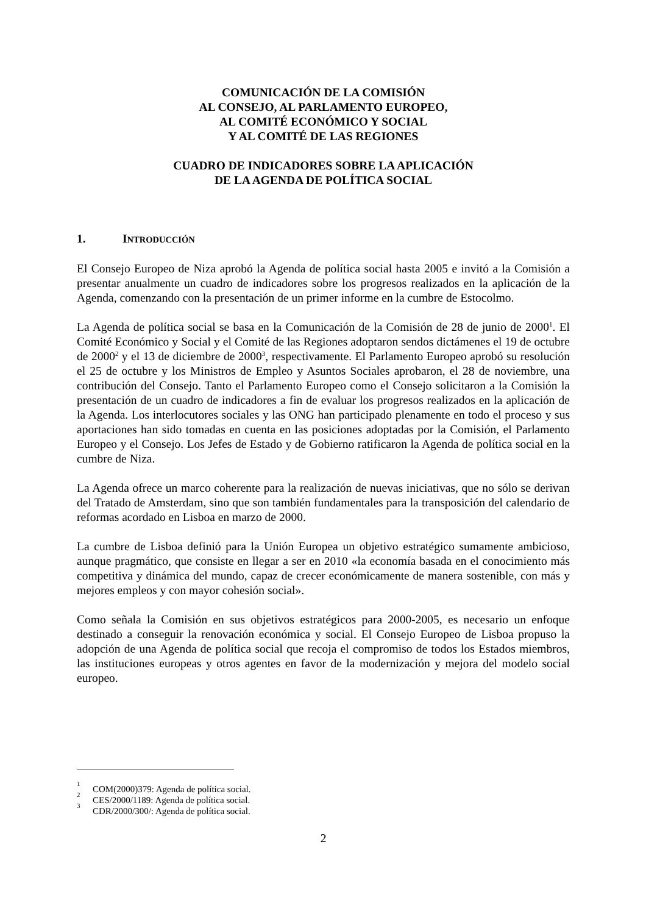COMUNICACIÓN DE LA COMISIÓN
AL CONSEJO, AL PARLAMENTO EUROPEO,
AL COMITÉ ECONÓMICO Y SOCIAL
Y AL COMITÉ DE LAS REGIONES
CUADRO DE INDICADORES SOBRE LA APLICACIÓN
DE LA AGENDA DE POLÍTICA SOCIAL
1. INTRODUCCIÓN
El Consejo Europeo de Niza aprobó la Agenda de política social hasta 2005 e invitó a la Comisión a presentar anualmente un cuadro de indicadores sobre los progresos realizados en la aplicación de la Agenda, comenzando con la presentación de un primer informe en la cumbre de Estocolmo.
La Agenda de política social se basa en la Comunicación de la Comisión de 28 de junio de 2000<sup>1</sup>. El Comité Económico y Social y el Comité de las Regiones adoptaron sendos dictámenes el 19 de octubre de 2000<sup>2</sup> y el 13 de diciembre de 2000<sup>3</sup>, respectivamente. El Parlamento Europeo aprobó su resolución el 25 de octubre y los Ministros de Empleo y Asuntos Sociales aprobaron, el 28 de noviembre, una contribución del Consejo. Tanto el Parlamento Europeo como el Consejo solicitaron a la Comisión la presentación de un cuadro de indicadores a fin de evaluar los progresos realizados en la aplicación de la Agenda. Los interlocutores sociales y las ONG han participado plenamente en todo el proceso y sus aportaciones han sido tomadas en cuenta en las posiciones adoptadas por la Comisión, el Parlamento Europeo y el Consejo. Los Jefes de Estado y de Gobierno ratificaron la Agenda de política social en la cumbre de Niza.
La Agenda ofrece un marco coherente para la realización de nuevas iniciativas, que no sólo se derivan del Tratado de Amsterdam, sino que son también fundamentales para la transposición del calendario de reformas acordado en Lisboa en marzo de 2000.
La cumbre de Lisboa definió para la Unión Europea un objetivo estratégico sumamente ambicioso, aunque pragmático, que consiste en llegar a ser en 2010 «la economía basada en el conocimiento más competitiva y dinámica del mundo, capaz de crecer económicamente de manera sostenible, con más y mejores empleos y con mayor cohesión social».
Como señala la Comisión en sus objetivos estratégicos para 2000-2005, es necesario un enfoque destinado a conseguir la renovación económica y social. El Consejo Europeo de Lisboa propuso la adopción de una Agenda de política social que recoja el compromiso de todos los Estados miembros, las instituciones europeas y otros agentes en favor de la modernización y mejora del modelo social europeo.
<sup>1</sup> COM(2000)379: Agenda de política social.
<sup>2</sup> CES/2000/1189: Agenda de política social.
<sup>3</sup> CDR/2000/300/: Agenda de política social.
2